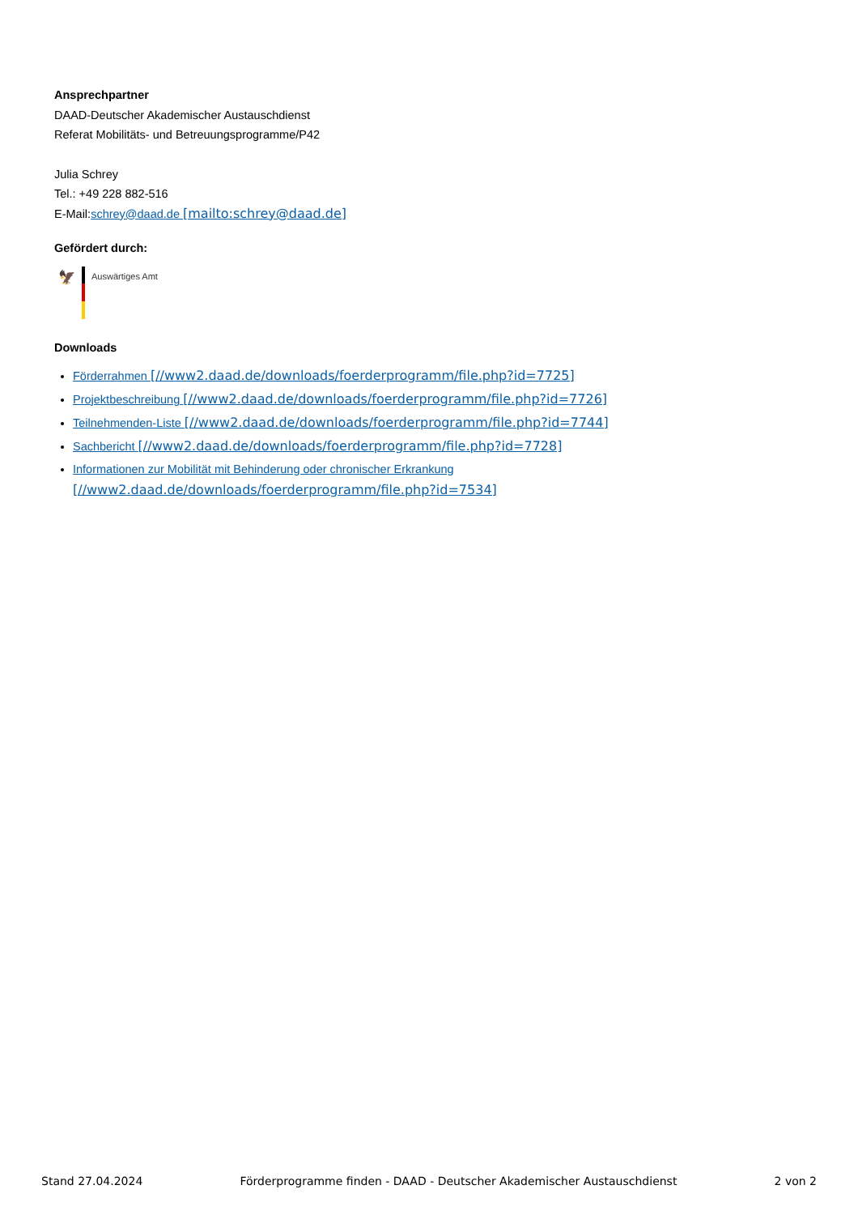Ansprechpartner
DAAD-Deutscher Akademischer Austauschdienst
Referat Mobilitäts- und Betreuungsprogramme/P42
Julia Schrey
Tel.: +49 228 882-516
E-Mail:schrey@daad.de [mailto:schrey@daad.de]
Gefördert durch:
🦅
Auswärtiges Amt
Downloads
Förderrahmen [//www2.daad.de/downloads/foerderprogramm/file.php?id=7725]
Projektbeschreibung [//www2.daad.de/downloads/foerderprogramm/file.php?id=7726]
Teilnehmenden-Liste [//www2.daad.de/downloads/foerderprogramm/file.php?id=7744]
Sachbericht [//www2.daad.de/downloads/foerderprogramm/file.php?id=7728]
Informationen zur Mobilität mit Behinderung oder chronischer Erkrankung [//www2.daad.de/downloads/foerderprogramm/file.php?id=7534]
Stand 27.04.2024 Förderprogramme finden - DAAD - Deutscher Akademischer Austauschdienst 2 von 2